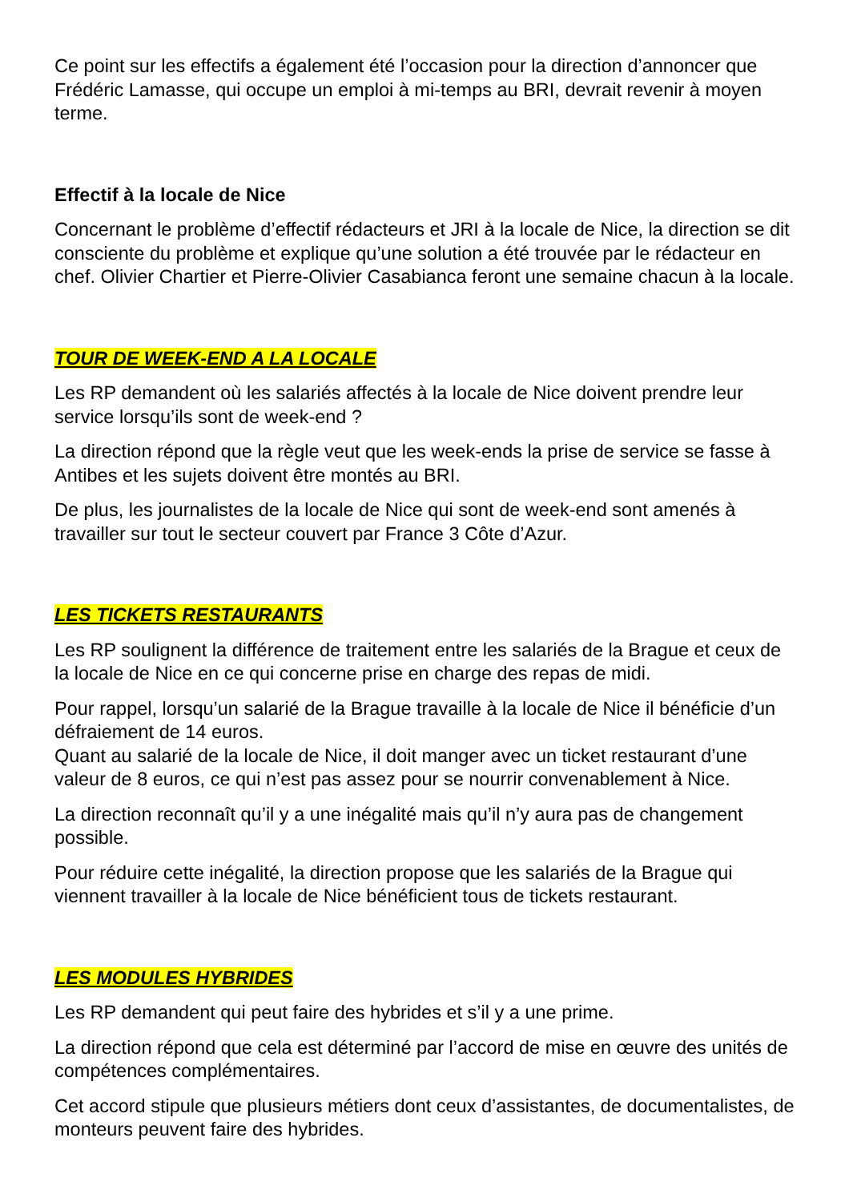Ce point sur les effectifs a également été l’occasion pour la direction d’annoncer que Frédéric Lamasse, qui occupe un emploi à mi-temps au BRI, devrait revenir à moyen terme.
Effectif à la locale de Nice
Concernant le problème d’effectif rédacteurs et JRI à la locale de Nice, la direction se dit consciente du problème et explique qu’une solution a été trouvée par le rédacteur en chef. Olivier Chartier et Pierre-Olivier Casabianca feront une semaine chacun à la locale.
TOUR DE WEEK-END A LA LOCALE
Les RP demandent où les salariés affectés à la locale de Nice doivent prendre leur service lorsqu’ils sont de week-end ?
La direction répond que la règle veut que les week-ends la prise de service se fasse à Antibes et les sujets doivent être montés au BRI.
De plus, les journalistes de la locale de Nice qui sont de week-end sont amenés à travailler sur tout le secteur couvert par France 3 Côte d’Azur.
LES TICKETS RESTAURANTS
Les RP soulignent la différence de traitement entre les salariés de la Brague et ceux de la locale de Nice en ce qui concerne prise en charge des repas de midi.
Pour rappel, lorsqu’un salarié de la Brague travaille à la locale de Nice il bénéficie d’un défraiement de 14 euros.
Quant au salarié de la locale de Nice, il doit manger avec un ticket restaurant d’une valeur de 8 euros, ce qui n’est pas assez pour se nourrir convenablement à Nice.
La direction reconnaît qu’il y a une inégalité mais qu’il n’y aura pas de changement possible.
Pour réduire cette inégalité, la direction propose que les salariés de la Brague qui viennent travailler à la locale de Nice bénéficient tous de tickets restaurant.
LES MODULES HYBRIDES
Les RP demandent qui peut faire des hybrides et s’il y a une prime.
La direction répond que cela est déterminé par l’accord de mise en œuvre des unités de compétences complémentaires.
Cet accord stipule que plusieurs métiers dont ceux d’assistantes, de documentalistes, de monteurs peuvent faire des hybrides.